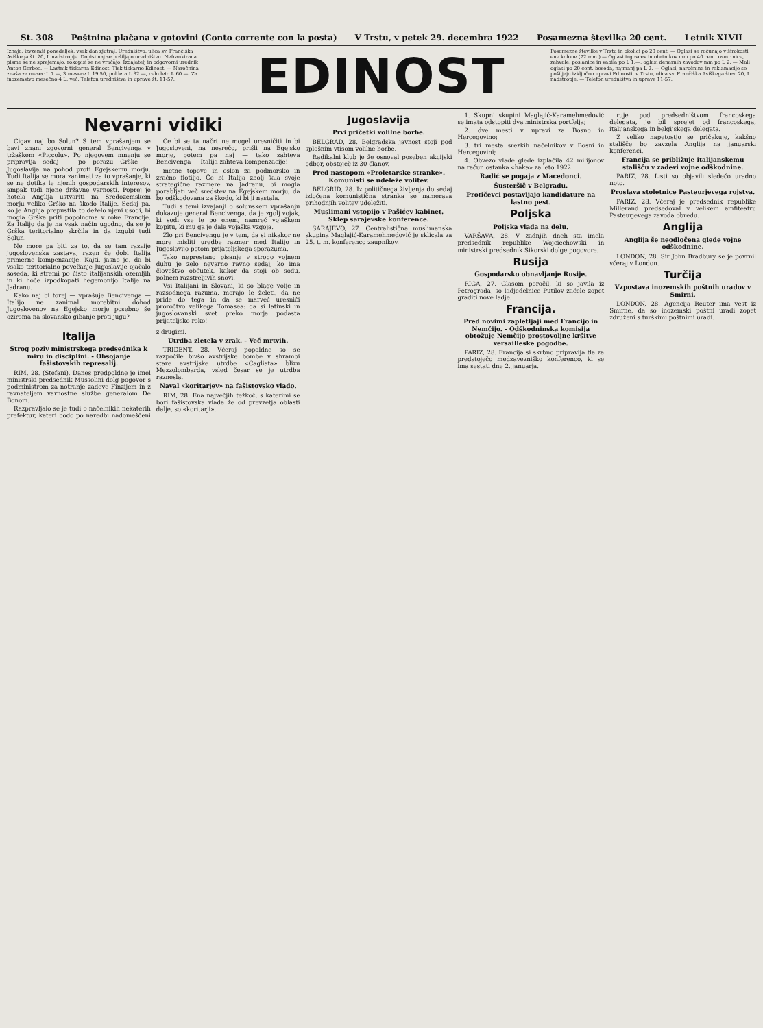St. 308 Poštnina plačana v gotovini (Conto corrente con la posta) V Trstu, v petek 29. decembra 1922 Posamezna številka 20 cent. Letnik XLVII
Izhaja, izvzemši ponedeljek, vsak dan zjutraj. Uredništvo: ulica sv. Frančiška Asiškega št. 20, I. nadstropje. Dopisi naj se pošiljajo uredništvu. Nefrankirana pisma se ne sprejemajo, rokopisi se ne vračajo. Izdajatelj in odgovorni urednik Anton Gerbec. — Lastnik tiskarna Edinost. Tisk tiskarne Edinost. — Naročnina znaša za mesec L 7.—, 3 mesece L 19.50, pol leta L 32.—, celo leto L 60.—. Za inozemstvo mesečno 4 L. več. Telefon uredništva in uprave št. 11-57.
EDINOST
Posamezne številke v Trstu in okolici po 20 cent. — Oglasi se računajo v širokosti ene kolone (72 mm.) — Oglasi trgovcev in obrtnikov mm po 40 cent. osmrtnice, zahvale, poslanice in vabila po L 1.—, oglasi denarnih zavodov mm po L 2. — Mali oglasi po 20 cent. beseda, najmanj pa L 2. — Oglasi, naročnina in reklamacije se pošiljajo izključno upravi Edinosti, v Trstu, ulica sv. Frančiška Asiškega štev. 20, I. nadstropje. — Telefon uredništva in uprave 11-57.
Nevarni vidiki
Čigav naj bo Solun? S tem vprašanjem se bavi znani zgovorni general Bencivenga v tržaškem «Piccolu». Po njegovem mnenju se pripravlja sedaj — po porazu Grške — Jugoslavija na pohod proti Egejskemu morju. Tudi Italija se mora zanimati za to vprašanje, ki se ne dotika le njenih gospodarskih interesov, ampak tudi njene državne varnosti. Poprej je hotela Anglija ustvariti na Sredozemskem morju veliko Grško na škodo Italije. Sedaj pa, ko je Anglija prepustila to deželo njeni usodi, bi mogla Grška priti popolnoma v roke Francije. Za Italijo da je na vsak način ugodno, da se je Grška teritorialno skrčila in da izgubi tudi Solun.
Ne more pa biti za to, da se tam razvije jugoslovenska zastava, razen če dobi Italija primerne kompenzacije. Kajti, jasno je, da bi vsako teritorialno povečanje Jugoslavije ojačalo soseda, ki stremi po čisto italijanskih ozemljih in ki hoče izpodkopati hegemonijo Italije na Jadranu.
Kako naj bi torej — vprašuje Bencivenga — Italijo ne zanimal morebitni dohod Jugoslovenov na Egejsko morje posebno še oziroma na slovansko gibanje proti jugu?
Če bi se ta načrt ne mogel uresničiti in bi Jugosloveni, na nesrečo, prišli na Egejsko morje, potem pa naj — tako zahteva Bencivenga — Italija zahteva kompenzacije!
metne topove in oslon za podmorsko in zračno flotiljo. Če bi Italija zbolj šala svoje strategične razmere na Jadranu, bi mogla porabljati več sredstev na Egejskem morju, da bo odškodovana za škodo, ki bi ji nastala.
Tudi s temi izvajanji o solunskem vprašanju dokazuje general Bencivenga, da je zgolj vojak, ki sodi vse le po enem, namreč vojaškem kopitu, ki mu ga je dala vojaška vzgoja.
Zlo pri Bencivengu je v tem, da si nikakor ne more misliti uredbe razmer med Italijo in Jugoslavijo potom prijateljskega sporazuma.
Tako neprestano pisanje v strogo vojnem duhu je zelo nevarno ravno sedaj, ko ima človeštvo občutek, kakor da stoji ob sodu, polnem razstreljivih snovi.
Vsi Italijani in Slovani, ki so blage volje in razsodnega razuma, morajo le želeti, da ne pride do tega in da se marveč uresniči proročtvo velikega Tomasea: da si latinski in jugoslovanski svet preko morja podasta prijateljsko roko!
Italija
Strog poziv ministrskega predsednika k miru in disciplini. - Obsojanje fašistovskih represalij.
RIM, 28. (Stefani). Danes predpoldne je imel ministrski predsednik Mussolini dolg pogovor s podministrom za notranje zadeve Finzijem in z ravnateljem varnostne službe generalom De Bonom.
Razpravljalo se je tudi o načelnikih nekaterih prefektur, kateri bodo po naredbi nadomeščeni z drugimi.
Utrdba zletela v zrak. - Več mrtvih.
TRIDENT, 28. Včeraj popoldne so se razpočile bivšo avstrijske bombe v shrambi stare avstrijske utrdbe «Cagliata» blizu Mezzolombarda, vsled česar se je utrdba raznesla.
Naval «koritarjev» na fašistovsko vlado.
RIM, 28. Ena največjih težkoč, s katerimi se bori fašistovska vlada že od prevzetja oblasti dalje, so «koritarji».
Jugoslavija
Prvi pričetki volilne borbe.
BELGRAD, 28. Belgradska javnost stoji pod splošnim vtisom volilne borbe.
Radikalni klub je že osnoval poseben akcijski odbor, obstoječ iz 30 članov.
Pred nastopom «Proletarske stranke». Komunisti se udeleže volitev.
BELGRID, 28. Iz političnega življenja do sedaj izločena komunistična stranka se namerava prihodnjih volitev udeležiti.
Muslimani vstopijo v Pašićev kabinet. Sklep sarajevske konference.
SARAJEVO, 27. Centralistična muslimanska skupina Maglajić-Karamehmedović je sklicala za 25. t. m. konferenco zaupnikov.
1. Skupni skupini Maglajić-Karamehmedović se imata odstopiti dva ministrska portfelja;
2. dve mesti v upravi za Bosno in Hercegovino;
3. tri mesta srezkih načelnikov v Bosni in Hercegovini;
4. Obvezo vlade glede izplačila 42 milijonov na račun ostanka «haka» za leto 1922.
Radić se pogaja z Macedonci.
Šusteršič v Belgradu.
Protičevci postavljajo kandidature na lastno pest.
Poljska
Poljska vlada na delu.
VARŠAVA, 28. V zadnjih dneh sta imela predsednik republike Wojciechowski in ministrski predsednik Sikorski dolge pogovore.
Rusija
Gospodarsko obnavljanje Rusije.
RIGA, 27. Glasom poročil, ki so javila iz Petrograda, so ladjedelnice Putilov začele zopet graditi nove ladje.
Francija.
Pred novimi zapletljaji med Francijo in Nemčijo. - Odškodninska komisija obtožuje Nemčijo prostovoljne kršitve versailleske pogodbe.
PARIZ, 28. Francija si skrbno pripravlja tla za predstoječo medzavezniško konferenco, ki se ima sestati dne 2. januarja.
ruje pod predsedništvom francoskega delegata, je bil sprejet od francoskega, italijanskega in belgijskega delegata.
Z veliko napetostjo se pričakuje, kakšno stališče bo zavzela Anglija na januarski konferenci.
Francija se približuje italijanskemu stališču v zadevi vojne odškodnine.
PARIZ, 28. Listi so objavili sledečo uradno noto.
Proslava stoletnice Pasteurjevega rojstva.
PARIZ, 28. Včeraj je predsednik republike Millerand predsedoval v velikem amfiteatru Pasteurjevega zavoda obredu.
Anglija
Anglija še neodločena glede vojne odškodnine.
LONDON, 28. Sir John Bradbury se je povrnil včeraj v London.
Turčija
Vzpostava inozemskih poštnih uradov v Smirni.
LONDON, 28. Agencija Reuter ima vest iz Smirne, da so inozemski poštni uradi zopet združeni s turškimi poštnimi uradi.